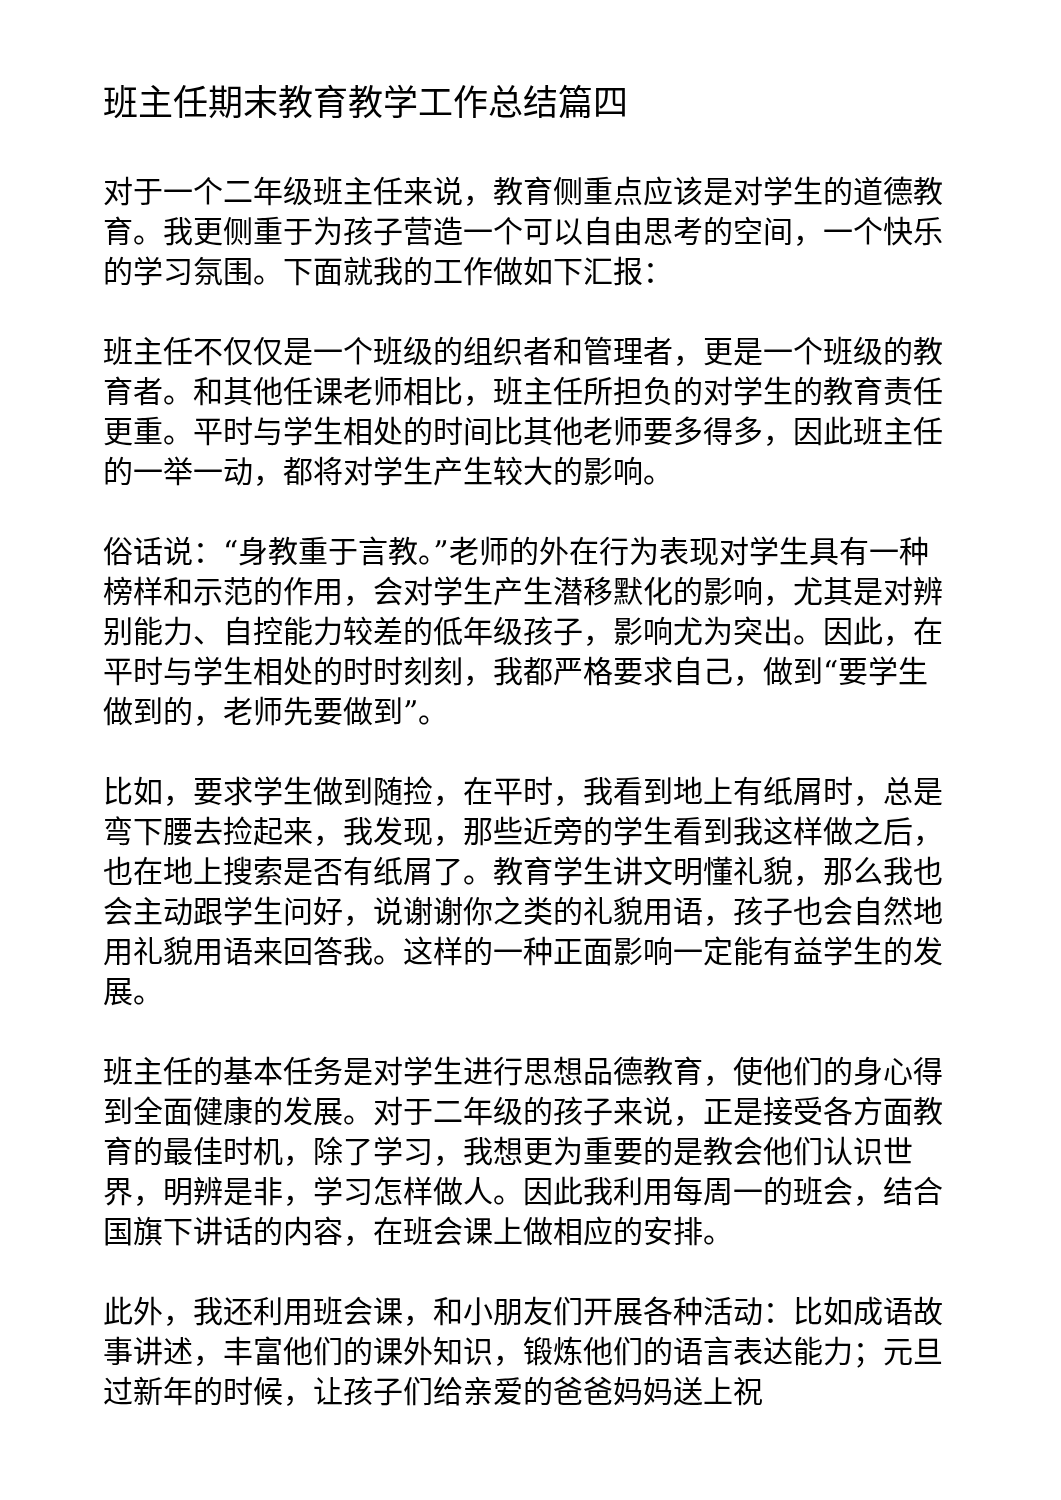班主任期末教育教学工作总结篇四
对于一个二年级班主任来说，教育侧重点应该是对学生的道德教育。我更侧重于为孩子营造一个可以自由思考的空间，一个快乐的学习氛围。下面就我的工作做如下汇报：
班主任不仅仅是一个班级的组织者和管理者，更是一个班级的教育者。和其他任课老师相比，班主任所担负的对学生的教育责任更重。平时与学生相处的时间比其他老师要多得多，因此班主任的一举一动，都将对学生产生较大的影响。
俗话说：“身教重于言教。”老师的外在行为表现对学生具有一种榜样和示范的作用，会对学生产生潜移默化的影响，尤其是对辨别能力、自控能力较差的低年级孩子，影响尤为突出。因此，在平时与学生相处的时时刻刻，我都严格要求自己，做到“要学生做到的，老师先要做到”。
比如，要求学生做到随捡，在平时，我看到地上有纸屑时，总是弯下腰去捡起来，我发现，那些近旁的学生看到我这样做之后，也在地上搜索是否有纸屑了。教育学生讲文明懂礼貌，那么我也会主动跟学生问好，说谢谢你之类的礼貌用语，孩子也会自然地用礼貌用语来回答我。这样的一种正面影响一定能有益学生的发展。
班主任的基本任务是对学生进行思想品德教育，使他们的身心得到全面健康的发展。对于二年级的孩子来说，正是接受各方面教育的最佳时机，除了学习，我想更为重要的是教会他们认识世界，明辨是非，学习怎样做人。因此我利用每周一的班会，结合国旗下讲话的内容，在班会课上做相应的安排。
此外，我还利用班会课，和小朋友们开展各种活动：比如成语故事讲述，丰富他们的课外知识，锻炼他们的语言表达能力；元旦过新年的时候，让孩子们给亲爱的爸爸妈妈送上祝